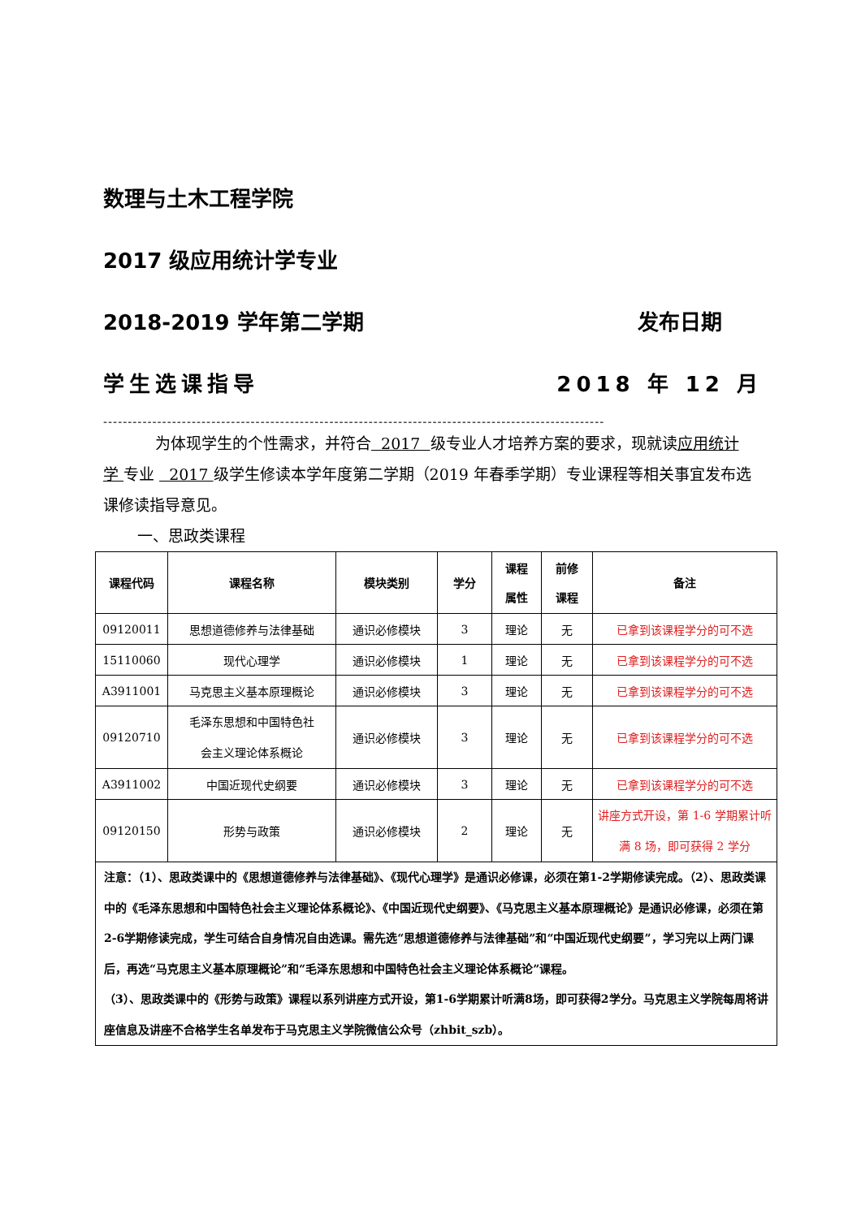数理与土木工程学院
2017 级应用统计学专业
2018-2019 学年第二学期 发布日期
学生选课指导 2018 年 12 月
------------------------------------------------------------------------------------------------------
为体现学生的个性需求，并符合 2017 级专业人才培养方案的要求，现就读应用统计学 专业 2017 级学生修读本学年度第二学期（2019 年春季学期）专业课程等相关事宜发布选课修读指导意见。
一、思政类课程
| 课程代码 | 课程名称 | 模块类别 | 学分 | 课程 属性 | 前修 课程 | 备注 |
| --- | --- | --- | --- | --- | --- | --- |
| 09120011 | 思想道德修养与法律基础 | 通识必修模块 | 3 | 理论 | 无 | 已拿到该课程学分的可不选 |
| 15110060 | 现代心理学 | 通识必修模块 | 1 | 理论 | 无 | 已拿到该课程学分的可不选 |
| A3911001 | 马克思主义基本原理概论 | 通识必修模块 | 3 | 理论 | 无 | 已拿到该课程学分的可不选 |
| 09120710 | 毛泽东思想和中国特色社 会主义理论体系概论 | 通识必修模块 | 3 | 理论 | 无 | 已拿到该课程学分的可不选 |
| A3911002 | 中国近现代史纲要 | 通识必修模块 | 3 | 理论 | 无 | 已拿到该课程学分的可不选 |
| 09120150 | 形势与政策 | 通识必修模块 | 2 | 理论 | 无 | 讲座方式开设，第 1-6 学期累计听满 8 场，即可获得 2 学分 |
| 注意：（1）、思政类课中的《思想道德修养与法律基础》、《现代心理学》是通识必修课，必须在第1-2学期修读完成。（2）、思政类课中的《毛泽东思想和中国特色社会主义理论体系概论》、《中国近现代史纲要》、《马克思主义基本原理概论》是通识必修课，必须在第2-6学期修读完成，学生可结合自身情况自由选课。需先选“思想道德修养与法律基础”和“中国近现代史纲要”，学习完以上两门课后，再选“马克思主义基本原理概论”和“毛泽东思想和中国特色社会主义理论体系概论”课程。 （3）、思政类课中的《形势与政策》课程以系列讲座方式开设，第1-6学期累计听满8场，即可获得2学分。马克思主义学院每周将讲座信息及讲座不合格学生名单发布于马克思主义学院微信公众号（zhbit_szb）。 | | | | | | |